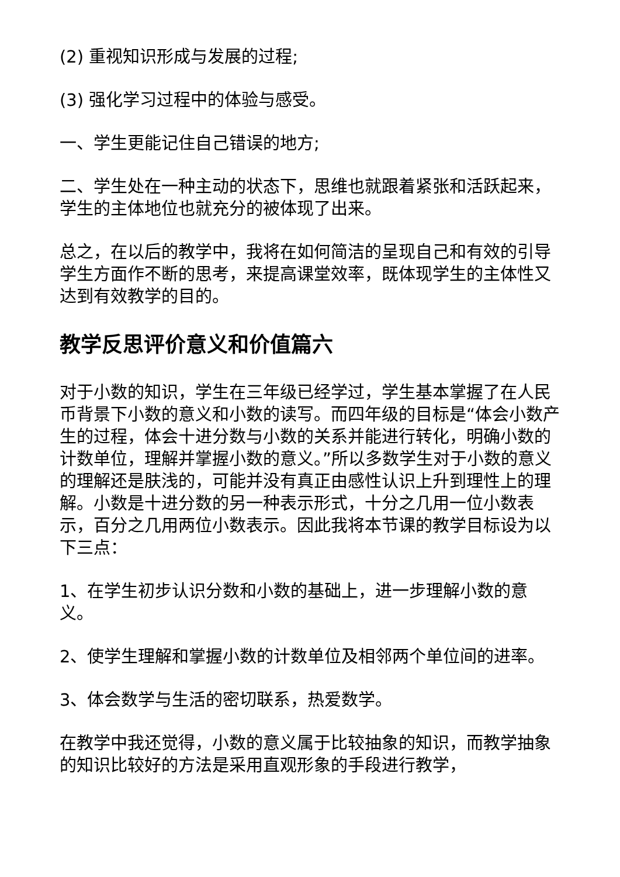(2) 重视知识形成与发展的过程;
(3) 强化学习过程中的体验与感受。
一、学生更能记住自己错误的地方;
二、学生处在一种主动的状态下，思维也就跟着紧张和活跃起来，学生的主体地位也就充分的被体现了出来。
总之，在以后的教学中，我将在如何简洁的呈现自己和有效的引导学生方面作不断的思考，来提高课堂效率，既体现学生的主体性又达到有效教学的目的。
教学反思评价意义和价值篇六
对于小数的知识，学生在三年级已经学过，学生基本掌握了在人民币背景下小数的意义和小数的读写。而四年级的目标是“体会小数产生的过程，体会十进分数与小数的关系并能进行转化，明确小数的计数单位，理解并掌握小数的意义。”所以多数学生对于小数的意义的理解还是肤浅的，可能并没有真正由感性认识上升到理性上的理解。小数是十进分数的另一种表示形式，十分之几用一位小数表示，百分之几用两位小数表示。因此我将本节课的教学目标设为以下三点：
1、在学生初步认识分数和小数的基础上，进一步理解小数的意义。
2、使学生理解和掌握小数的计数单位及相邻两个单位间的进率。
3、体会数学与生活的密切联系，热爱数学。
在教学中我还觉得，小数的意义属于比较抽象的知识，而教学抽象的知识比较好的方法是采用直观形象的手段进行教学，